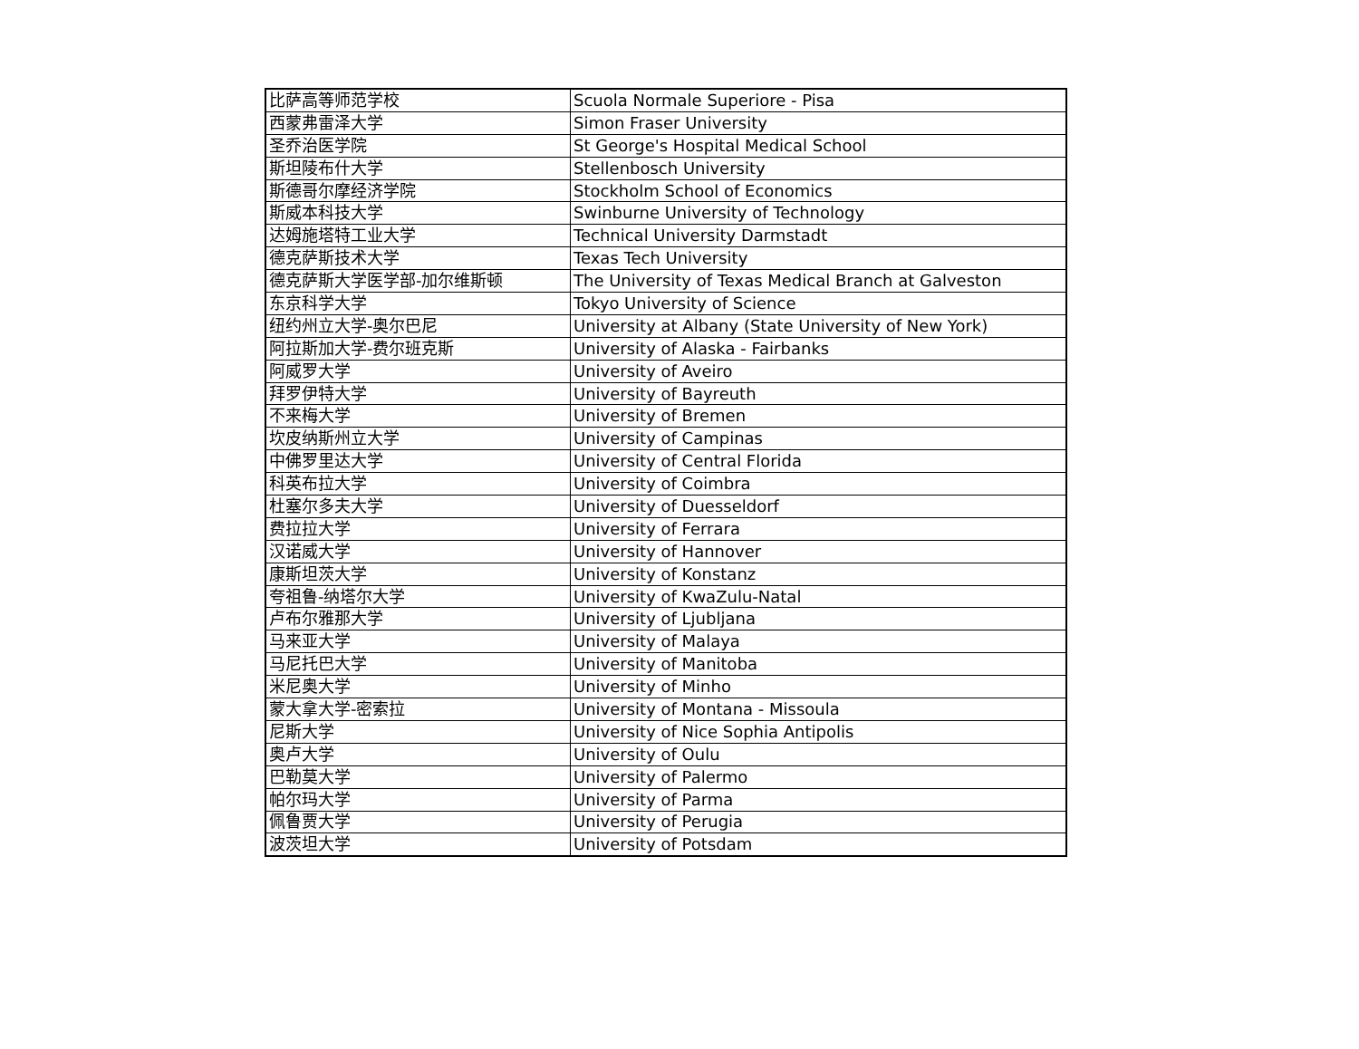| 比萨高等师范学校 | Scuola Normale Superiore - Pisa |
| 西蒙弗雷泽大学 | Simon Fraser University |
| 圣乔治医学院 | St George's Hospital Medical School |
| 斯坦陵布什大学 | Stellenbosch University |
| 斯德哥尔摩经济学院 | Stockholm School of Economics |
| 斯威本科技大学 | Swinburne University of Technology |
| 达姆施塔特工业大学 | Technical University Darmstadt |
| 德克萨斯技术大学 | Texas Tech University |
| 德克萨斯大学医学部-加尔维斯顿 | The University of Texas Medical Branch at Galveston |
| 东京科学大学 | Tokyo University of Science |
| 纽约州立大学-奥尔巴尼 | University at Albany (State University of New York) |
| 阿拉斯加大学-费尔班克斯 | University of Alaska - Fairbanks |
| 阿威罗大学 | University of Aveiro |
| 拜罗伊特大学 | University of Bayreuth |
| 不来梅大学 | University of Bremen |
| 坎皮纳斯州立大学 | University of Campinas |
| 中佛罗里达大学 | University of Central Florida |
| 科英布拉大学 | University of Coimbra |
| 杜塞尔多夫大学 | University of Duesseldorf |
| 费拉拉大学 | University of Ferrara |
| 汉诺威大学 | University of Hannover |
| 康斯坦茨大学 | University of Konstanz |
| 夸祖鲁-纳塔尔大学 | University of KwaZulu-Natal |
| 卢布尔雅那大学 | University of Ljubljana |
| 马来亚大学 | University of Malaya |
| 马尼托巴大学 | University of Manitoba |
| 米尼奥大学 | University of Minho |
| 蒙大拿大学-密索拉 | University of Montana - Missoula |
| 尼斯大学 | University of Nice Sophia Antipolis |
| 奥卢大学 | University of Oulu |
| 巴勒莫大学 | University of Palermo |
| 帕尔玛大学 | University of Parma |
| 佩鲁贾大学 | University of Perugia |
| 波茨坦大学 | University of Potsdam |